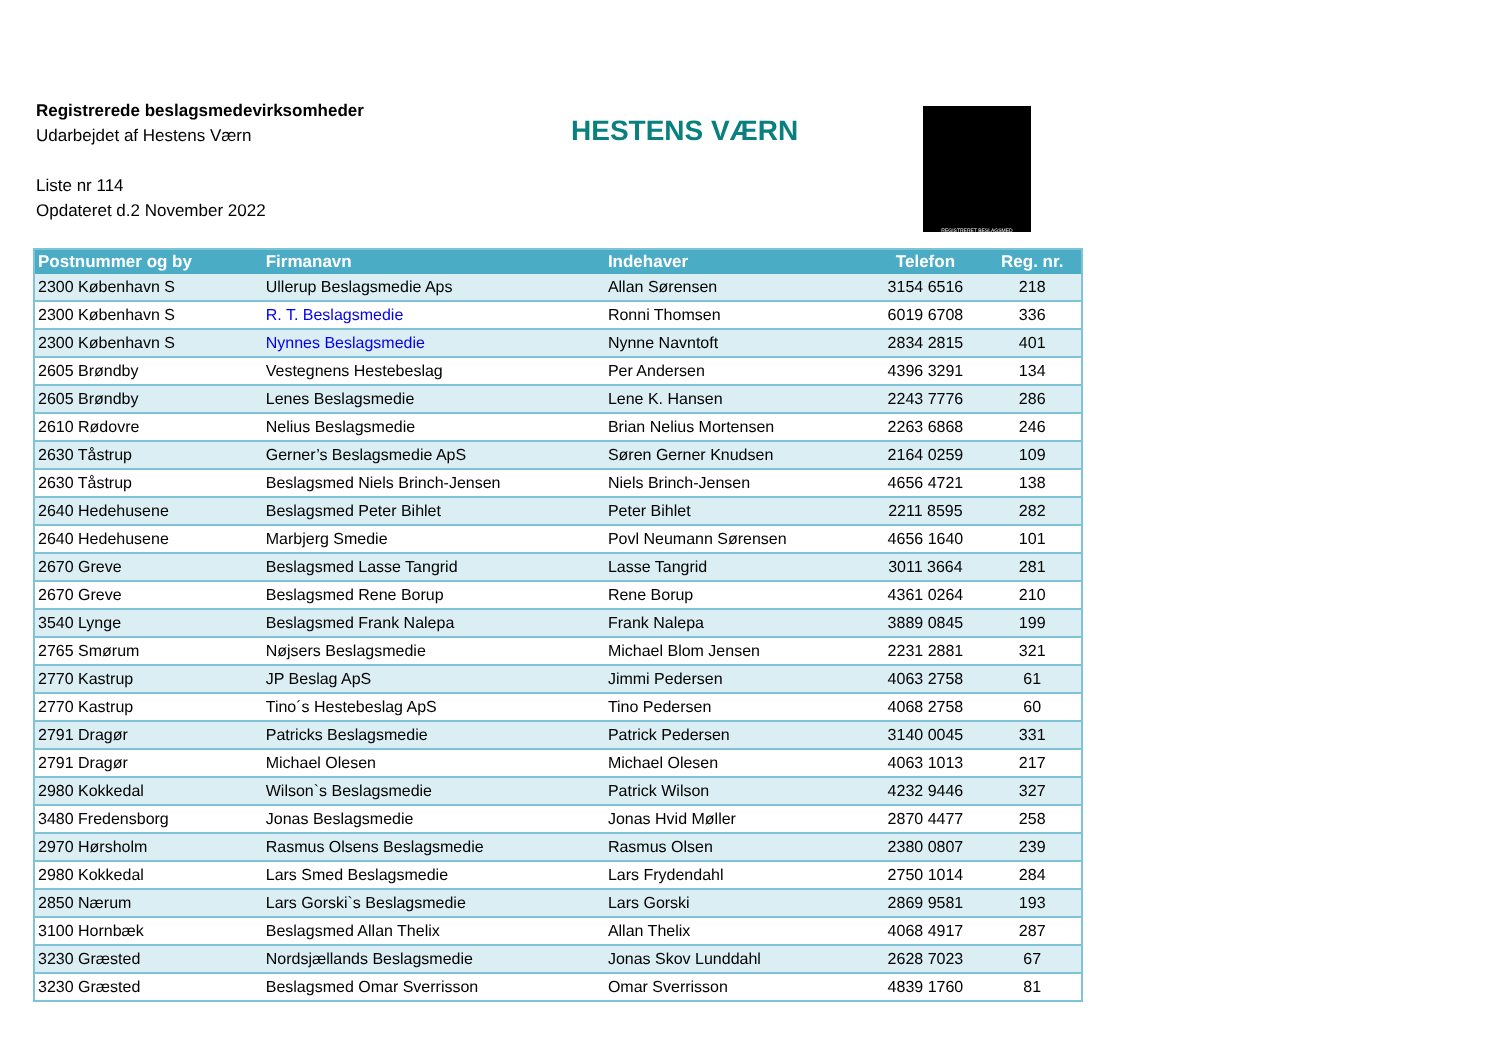Registrerede beslagsmedevirksomheder
Udarbejdet af Hestens Værn
Liste nr 114
Opdateret d.2 November 2022
HESTENS VÆRN
REGISTRERET BESLAGSMED
| Postnummer og by | Firmanavn | Indehaver | Telefon | Reg. nr. |
| --- | --- | --- | --- | --- |
| 2300 København S | Ullerup Beslagsmedie Aps | Allan Sørensen | 3154 6516 | 218 |
| 2300 København S | R. T. Beslagsmedie | Ronni Thomsen | 6019 6708 | 336 |
| 2300 København S | Nynnes Beslagsmedie | Nynne Navntoft | 2834 2815 | 401 |
| 2605 Brøndby | Vestegnens Hestebeslag | Per Andersen | 4396 3291 | 134 |
| 2605 Brøndby | Lenes Beslagsmedie | Lene K. Hansen | 2243 7776 | 286 |
| 2610 Rødovre | Nelius Beslagsmedie | Brian Nelius Mortensen | 2263 6868 | 246 |
| 2630 Tåstrup | Gerner’s Beslagsmedie ApS | Søren Gerner Knudsen | 2164 0259 | 109 |
| 2630 Tåstrup | Beslagsmed Niels Brinch-Jensen | Niels Brinch-Jensen | 4656 4721 | 138 |
| 2640 Hedehusene | Beslagsmed Peter Bihlet | Peter Bihlet | 2211 8595 | 282 |
| 2640 Hedehusene | Marbjerg Smedie | Povl Neumann Sørensen | 4656 1640 | 101 |
| 2670 Greve | Beslagsmed Lasse Tangrid | Lasse Tangrid | 3011 3664 | 281 |
| 2670 Greve | Beslagsmed Rene Borup | Rene Borup | 4361 0264 | 210 |
| 3540 Lynge | Beslagsmed Frank Nalepa | Frank Nalepa | 3889 0845 | 199 |
| 2765 Smørum | Nøjsers Beslagsmedie | Michael Blom Jensen | 2231 2881 | 321 |
| 2770 Kastrup | JP Beslag ApS | Jimmi Pedersen | 4063 2758 | 61 |
| 2770 Kastrup | Tino´s Hestebeslag ApS | Tino Pedersen | 4068 2758 | 60 |
| 2791 Dragør | Patricks Beslagsmedie | Patrick Pedersen | 3140 0045 | 331 |
| 2791 Dragør | Michael Olesen | Michael Olesen | 4063 1013 | 217 |
| 2980 Kokkedal | Wilson`s Beslagsmedie | Patrick Wilson | 4232 9446 | 327 |
| 3480 Fredensborg | Jonas Beslagsmedie | Jonas Hvid Møller | 2870 4477 | 258 |
| 2970 Hørsholm | Rasmus Olsens Beslagsmedie | Rasmus Olsen | 2380 0807 | 239 |
| 2980 Kokkedal | Lars Smed Beslagsmedie | Lars Frydendahl | 2750 1014 | 284 |
| 2850 Nærum | Lars Gorski`s Beslagsmedie | Lars Gorski | 2869 9581 | 193 |
| 3100 Hornbæk | Beslagsmed Allan Thelix | Allan Thelix | 4068 4917 | 287 |
| 3230 Græsted | Nordsjællands Beslagsmedie | Jonas Skov Lunddahl | 2628 7023 | 67 |
| 3230 Græsted | Beslagsmed Omar Sverrisson | Omar Sverrisson | 4839 1760 | 81 |